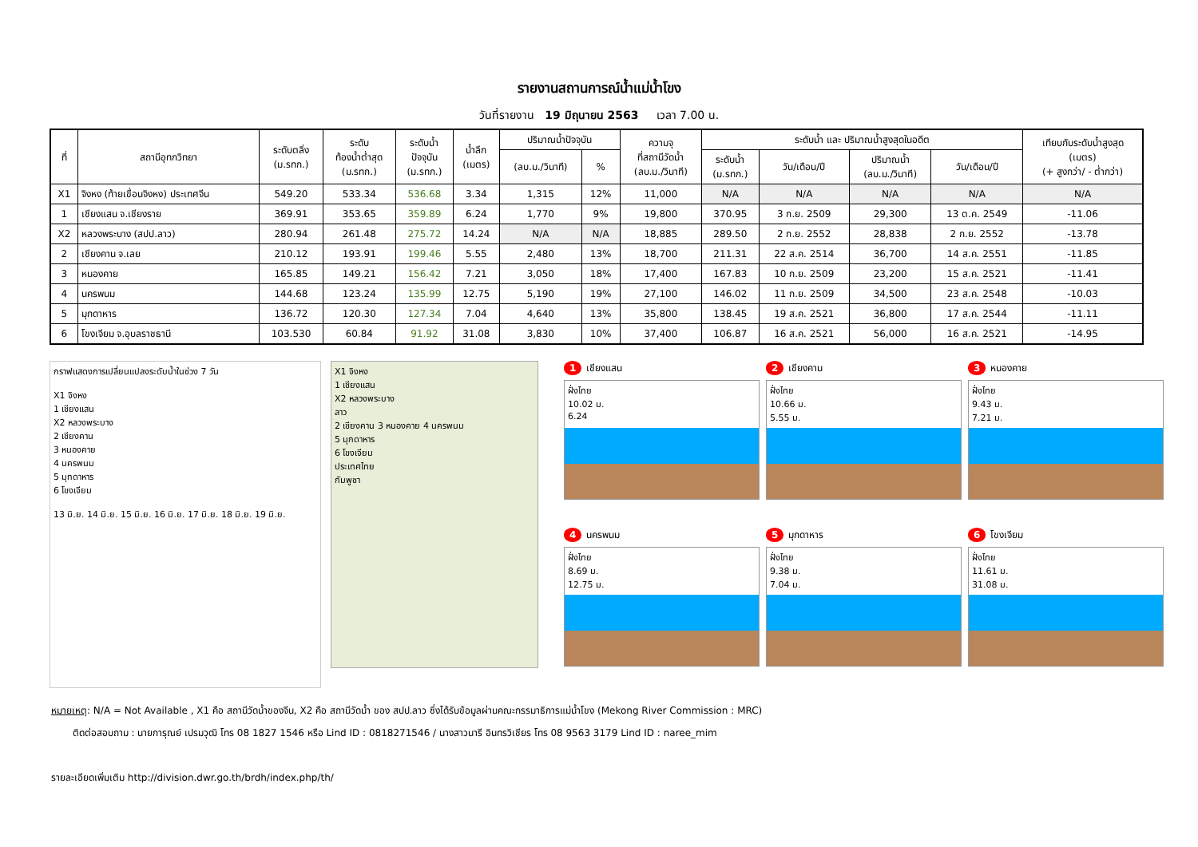รายงานสถานการณ์น้ำแม่น้ำโขง
วันที่รายงาน 19 มิถุนายน 2563 เวลา 7.00 น.
| ที่ | สถานีอุทกวิทยา | ระดับตลิ่ง (ม.รทก.) | ระดับ ท้องน้ำต่ำสุด (ม.รทก.) | ระดับน้ำ ปัจจุบัน (ม.รทก.) | น้ำลึก (เมตร) | ปริมาณน้ำปัจจุบัน | | ความจุ ที่สถานีวัดน้ำ (ลบ.ม./วินาที) | ระดับน้ำ และ ปริมาณน้ำสูงสุดในอดีต | | | | เทียบกับระดับน้ำสูงสุด (เมตร) (+ สูงกว่า/ - ต่ำกว่า) |
| --- | --- | --- | --- | --- | --- | --- | --- | --- | --- | --- | --- | --- | --- |
| | | | | | | | | | ระดับน้ำ (ม.รทก.) | วัน/เดือน/ปี | ปริมาณน้ำ (ลบ.ม./วินาที) | วัน/เดือน/ปี | |
| | | | | | | (ลบ.ม./วินาที) | % | | | | | | |
| X1 | จิงหง (ท้ายเขื่อนจิงหง) ประเทศจีน | 549.20 | 533.34 | 536.68 | 3.34 | 1,315 | 12% | 11,000 | N/A | N/A | N/A | N/A | N/A |
| 1 | เชียงแสน จ.เชียงราย | 369.91 | 353.65 | 359.89 | 6.24 | 1,770 | 9% | 19,800 | 370.95 | 3 ก.ย. 2509 | 29,300 | 13 ต.ค. 2549 | -11.06 |
| X2 | หลวงพระบาง (สปป.ลาว) | 280.94 | 261.48 | 275.72 | 14.24 | N/A | N/A | 18,885 | 289.50 | 2 ก.ย. 2552 | 28,838 | 2 ก.ย. 2552 | -13.78 |
| 2 | เชียงคาน จ.เลย | 210.12 | 193.91 | 199.46 | 5.55 | 2,480 | 13% | 18,700 | 211.31 | 22 ส.ค. 2514 | 36,700 | 14 ส.ค. 2551 | -11.85 |
| 3 | หนองคาย | 165.85 | 149.21 | 156.42 | 7.21 | 3,050 | 18% | 17,400 | 167.83 | 10 ก.ย. 2509 | 23,200 | 15 ส.ค. 2521 | -11.41 |
| 4 | นครพนม | 144.68 | 123.24 | 135.99 | 12.75 | 5,190 | 19% | 27,100 | 146.02 | 11 ก.ย. 2509 | 34,500 | 23 ส.ค. 2548 | -10.03 |
| 5 | มุกดาหาร | 136.72 | 120.30 | 127.34 | 7.04 | 4,640 | 13% | 35,800 | 138.45 | 19 ส.ค. 2521 | 36,800 | 17 ส.ค. 2544 | -11.11 |
| 6 | โขงเจียม จ.อุบลราชธานี | 103.530 | 60.84 | 91.92 | 31.08 | 3,830 | 10% | 37,400 | 106.87 | 16 ส.ค. 2521 | 56,000 | 16 ส.ค. 2521 | -14.95 |
กราฟแสดงการเปลี่ยนแปลงระดับน้ำในช่วง 7 วัน
X1 จิงหง
1 เชียงแสน
X2 หลวงพระบาง
2 เชียงคาน
3 หนองคาย
4 นครพนม
5 มุกดาหาร
6 โขงเจียม
13 มิ.ย. 14 มิ.ย. 15 มิ.ย. 16 มิ.ย. 17 มิ.ย. 18 มิ.ย. 19 มิ.ย.
X1 จิงหง
1 เชียงแสน
X2 หลวงพระบาง
ลาว
2 เชียงคาน 3 หนองคาย 4 นครพนม
5 มุกดาหาร
6 โขงเจียม
ประเทศไทย
กัมพูชา
1 เชียงแสน
ฝั่งไทย
10.02 ม.
6.24
2 เชียงคาน
ฝั่งไทย
10.66 ม.
5.55 ม.
3 หนองคาย
ฝั่งไทย
9.43 ม.
7.21 ม.
4 นครพนม
ฝั่งไทย
8.69 ม.
12.75 ม.
5 มุกดาหาร
ฝั่งไทย
9.38 ม.
7.04 ม.
6 โขงเจียม
ฝั่งไทย
11.61 ม.
31.08 ม.
หมายเหตุ: N/A = Not Available , X1 คือ สถานีวัดน้ำของจีน, X2 คือ สถานีวัดน้ำ ของ สปป.ลาว ซึ่งได้รับข้อมูลผ่านคณะกรรมาธิการแม่น้ำโขง (Mekong River Commission : MRC)
ติดต่อสอบถาม : นายการุณย์ เปรมวุฒิ โทร 08 1827 1546 หรือ Lind ID : 0818271546 / นางสาวนารี อินทรวิเชียร โทร 08 9563 3179 Lind ID : naree_mim
รายละเอียดเพิ่มเติม http://division.dwr.go.th/brdh/index.php/th/